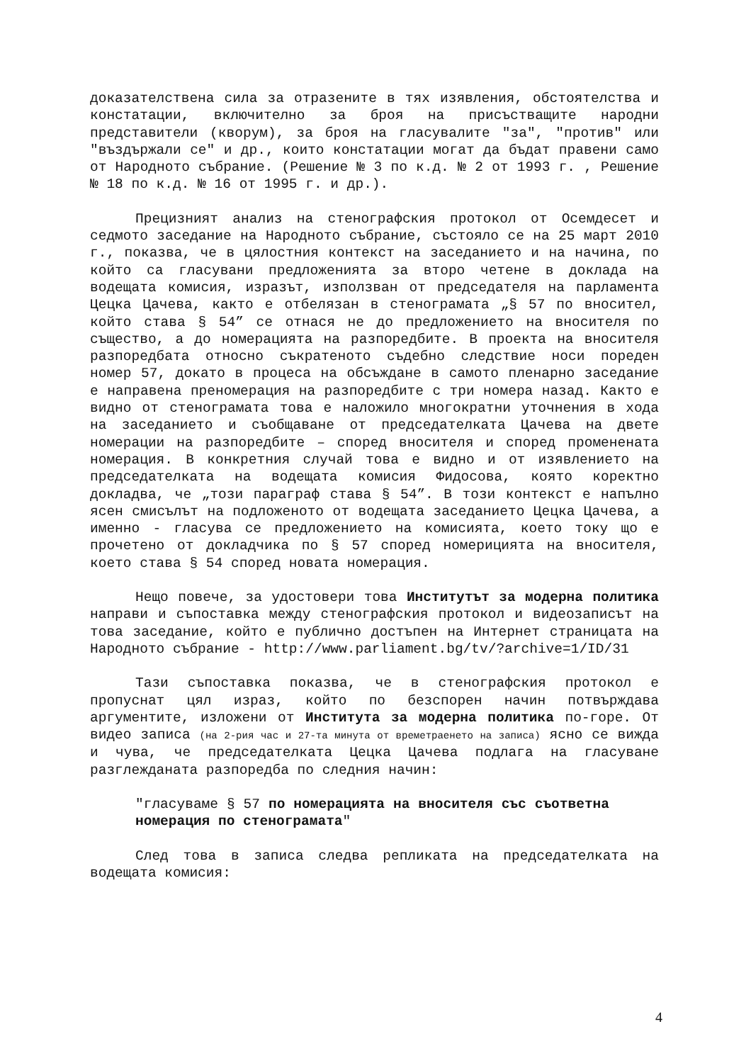доказателствена сила за отразените в тях изявления, обстоятелства и констатации, включително за броя на присъстващите народни представители (кворум), за броя на гласувалите "за", "против" или "въздържали се" и др., които констатации могат да бъдат правени само от Народното събрание. (Решение № 3 по к.д. № 2 от 1993 г. , Решение № 18 по к.д. № 16 от 1995 г. и др.).
Прецизният анализ на стенографския протокол от Осемдесет и седмото заседание на Народното събрание, състояло се на 25 март 2010 г., показва, че в цялостния контекст на заседанието и на начина, по който са гласувани предложенията за второ четене в доклада на водещата комисия, изразът, използван от председателя на парламента Цецка Цачева, както е отбелязан в стенограмата „§ 57 по вносител, който става § 54” се отнася не до предложението на вносителя по същество, а до номерацията на разпоредбите. В проекта на вносителя разпоредбата относно съкратеното съдебно следствие носи пореден номер 57, докато в процеса на обсъждане в самото пленарно заседание е направена преномерация на разпоредбите с три номера назад. Както е видно от стенограмата това е наложило многократни уточнения в хода на заседанието и съобщаване от председателката Цачева на двете номерации на разпоредбите – според вносителя и според променената номерация. В конкретния случай това е видно и от изявлението на председателката на водещата комисия Фидосова, която коректно докладва, че „този параграф става § 54”. В този контекст е напълно ясен смисълът на подложеното от водещата заседанието Цецка Цачева, а именно - гласува се предложението на комисията, което току що е прочетено от докладчика по § 57 според номерицията на вносителя, което става § 54 според новата номерация.
Нещо повече, за удостовери това Институтът за модерна политика направи и съпоставка между стенографския протокол и видеозаписът на това заседание, който е публично достъпен на Интернет страницата на Народното събрание - http://www.parliament.bg/tv/?archive=1/ID/31
Тази съпоставка показва, че в стенографския протокол е пропуснат цял израз, който по безспорен начин потвърждава аргументите, изложени от Института за модерна политика по-горе. От видео записа (на 2-рия час и 27-та минута от времетраенето на записа) ясно се вижда и чува, че председателката Цецка Цачева подлага на гласуване разглежданата разпоредба по следния начин:
"гласуваме § 57 по номерацията на вносителя със съответна номерация по стенограмата"
След това в записа следва репликата на председателката на водещата комисия:
4